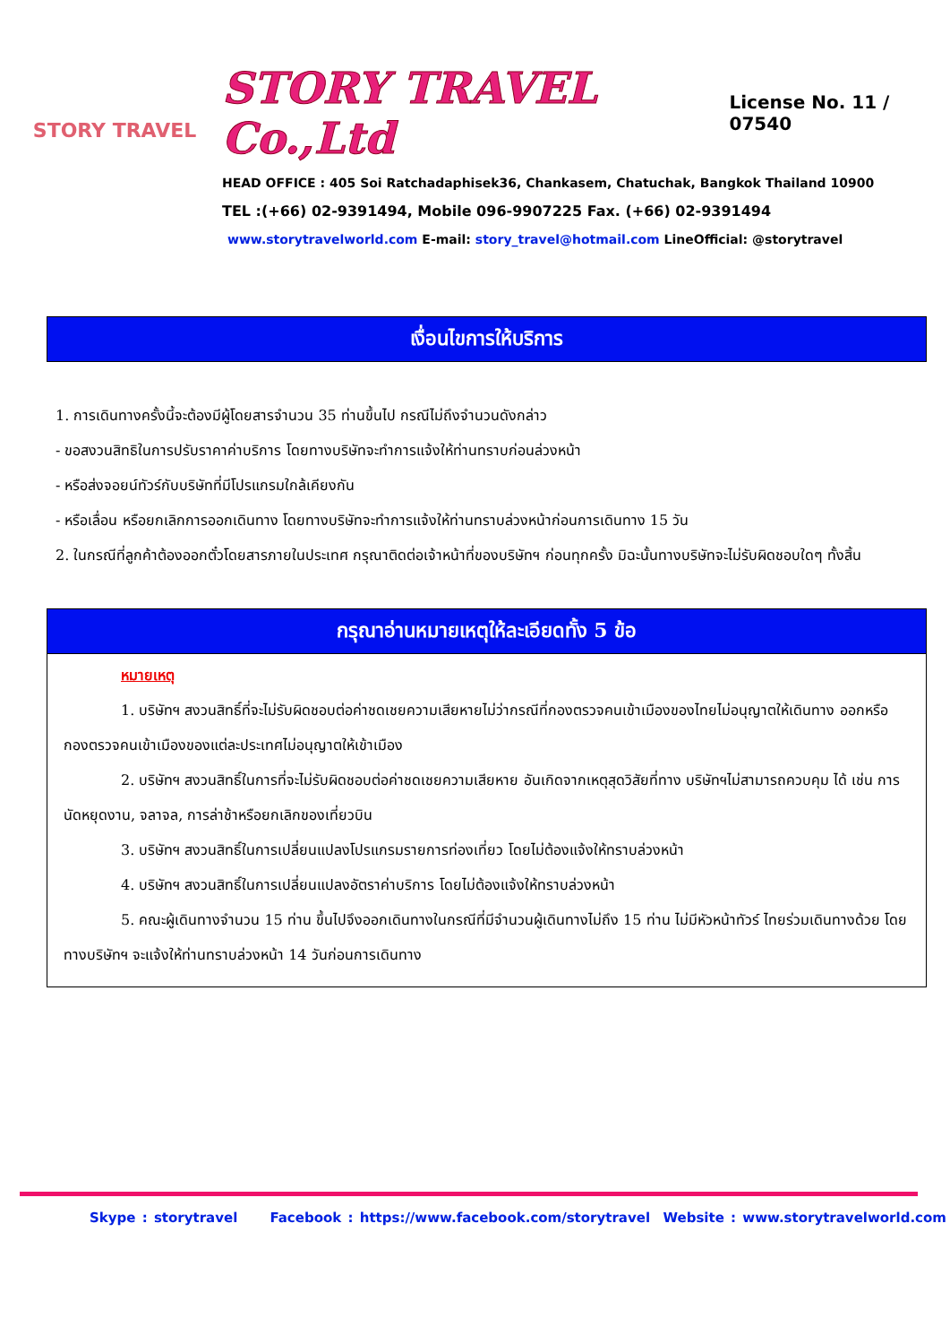STORY TRAVEL
STORY TRAVEL Co.,Ltd License No. 11 / 07540
HEAD OFFICE : 405 Soi Ratchadaphisek36, Chankasem, Chatuchak, Bangkok Thailand 10900
TEL :(+66) 02-9391494, Mobile 096-9907225 Fax. (+66) 02-9391494
www.storytravelworld.com E-mail: story_travel@hotmail.com LineOfficial: @storytravel
เงื่อนไขการให้บริการ
1. การเดินทางครั้งนี้จะต้องมีผู้โดยสารจำนวน 35 ท่านขึ้นไป กรณีไม่ถึงจำนวนดังกล่าว
- ขอสงวนสิทธิในการปรับราคาค่าบริการ โดยทางบริษัทจะทำการแจ้งให้ท่านทราบก่อนล่วงหน้า
- หรือส่งจอยน์ทัวร์กับบริษัทที่มีโปรแกรมใกล้เคียงกัน
- หรือเลื่อน หรือยกเลิกการออกเดินทาง โดยทางบริษัทจะทำการแจ้งให้ท่านทราบล่วงหน้าก่อนการเดินทาง 15 วัน
2. ในกรณีที่ลูกค้าต้องออกตั๋วโดยสารภายในประเทศ กรุณาติดต่อเจ้าหน้าที่ของบริษัทฯ ก่อนทุกครั้ง มิฉะนั้นทางบริษัทจะไม่รับผิดชอบใดๆ ทั้งสิ้น
กรุณาอ่านหมายเหตุให้ละเอียดทั้ง 5 ข้อ
หมายเหตุ
1. บริษัทฯ สงวนสิทธิ์ที่จะไม่รับผิดชอบต่อค่าชดเชยความเสียหายไม่ว่ากรณีที่กองตรวจคนเข้าเมืองของไทยไม่อนุญาตให้เดินทาง ออกหรือกองตรวจคนเข้าเมืองของแต่ละประเทศไม่อนุญาตให้เข้าเมือง
2. บริษัทฯ สงวนสิทธิ์ในการที่จะไม่รับผิดชอบต่อค่าชดเชยความเสียหาย อันเกิดจากเหตุสุดวิสัยที่ทาง บริษัทฯไม่สามารถควบคุม ได้ เช่น การนัดหยุดงาน, จลาจล, การล่าช้าหรือยกเลิกของเที่ยวบิน
3. บริษัทฯ สงวนสิทธิ์ในการเปลี่ยนแปลงโปรแกรมรายการท่องเที่ยว โดยไม่ต้องแจ้งให้ทราบล่วงหน้า
4. บริษัทฯ สงวนสิทธิ์ในการเปลี่ยนแปลงอัตราค่าบริการ โดยไม่ต้องแจ้งให้ทราบล่วงหน้า
5. คณะผู้เดินทางจำนวน 15 ท่าน ขึ้นไปจึงออกเดินทางในกรณีที่มีจำนวนผู้เดินทางไม่ถึง 15 ท่าน ไม่มีหัวหน้าทัวร์ ไทยร่วมเดินทางด้วย โดยทางบริษัทฯ จะแจ้งให้ท่านทราบล่วงหน้า 14 วันก่อนการเดินทาง
Skype : storytravel Facebook : https://www.facebook.com/storytravel Website : www.storytravelworld.com